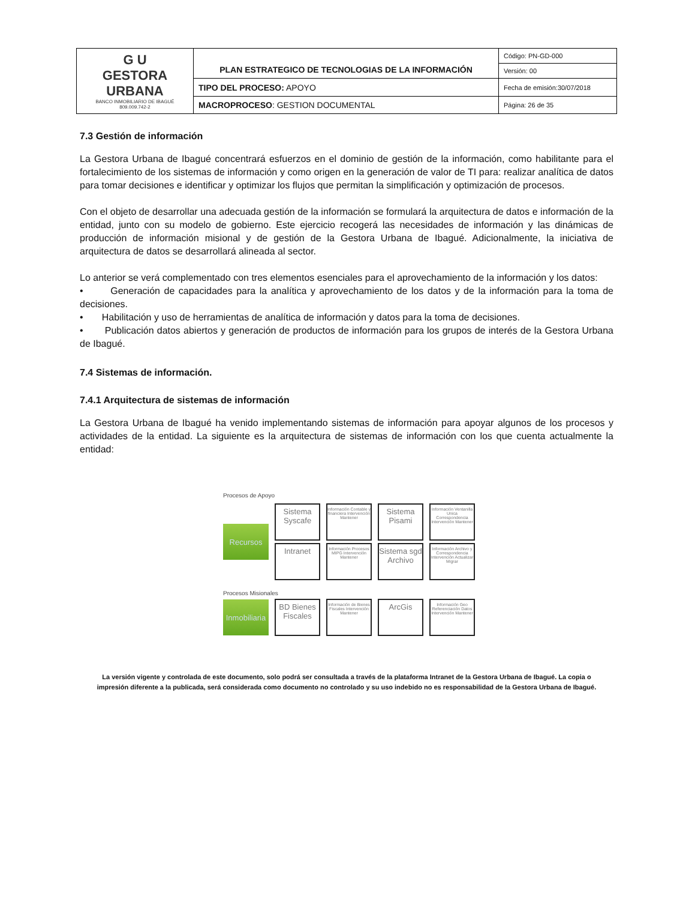| G U GESTORA URBANA BANCO INMOBILIARIO DE IBAGUÉ 809.009.742-2 | PLAN ESTRATEGICO DE TECNOLOGIAS DE LA INFORMACIÓN | Código: PN-GD-000 |
| | | Versión: 00 |
| | TIPO DEL PROCESO: APOYO | Fecha de emisión:30/07/2018 |
| | MACROPROCESO : GESTION DOCUMENTAL | Página: 26 de 35 |
7.3 Gestión de información
La Gestora Urbana de Ibagué concentrará esfuerzos en el dominio de gestión de la información, como habilitante para el fortalecimiento de los sistemas de información y como origen en la generación de valor de TI para: realizar analítica de datos para tomar decisiones e identificar y optimizar los flujos que permitan la simplificación y optimización de procesos.
Con el objeto de desarrollar una adecuada gestión de la información se formulará la arquitectura de datos e información de la entidad, junto con su modelo de gobierno. Este ejercicio recogerá las necesidades de información y las dinámicas de producción de información misional y de gestión de la Gestora Urbana de Ibagué. Adicionalmente, la iniciativa de arquitectura de datos se desarrollará alineada al sector.
Lo anterior se verá complementado con tres elementos esenciales para el aprovechamiento de la información y los datos:
• Generación de capacidades para la analítica y aprovechamiento de los datos y de la información para la toma de decisiones.
• Habilitación y uso de herramientas de analítica de información y datos para la toma de decisiones.
• Publicación datos abiertos y generación de productos de información para los grupos de interés de la Gestora Urbana de Ibagué.
7.4 Sistemas de información.
7.4.1 Arquitectura de sistemas de información
La Gestora Urbana de Ibagué ha venido implementando sistemas de información para apoyar algunos de los procesos y actividades de la entidad. La siguiente es la arquitectura de sistemas de información con los que cuenta actualmente la entidad:
Procesos de Apoyo
Recursos
Sistema Syscafe
Información Contable y financiera Intervención Mantener
Sistema Pisami
Información Ventanilla Unica Correspondencia Intervención Mantener
Intranet
Información Procesos MIPG Intervención Mantener
Sistema sgd Archivo
Información Archivo y Correspondencia Intervención Actualizar Migrar
Procesos Misionales
Inmobiliaria
BD Bienes Fiscales
Información de Bienes Fiscales Intervención Mantener
ArcGis
Información Geo Referenciación Datos Intervención Mantener
La versión vigente y controlada de este documento, solo podrá ser consultada a través de la plataforma Intranet de la Gestora Urbana de Ibagué. La copia o impresión diferente a la publicada, será considerada como documento no controlado y su uso indebido no es responsabilidad de la Gestora Urbana de Ibagué.